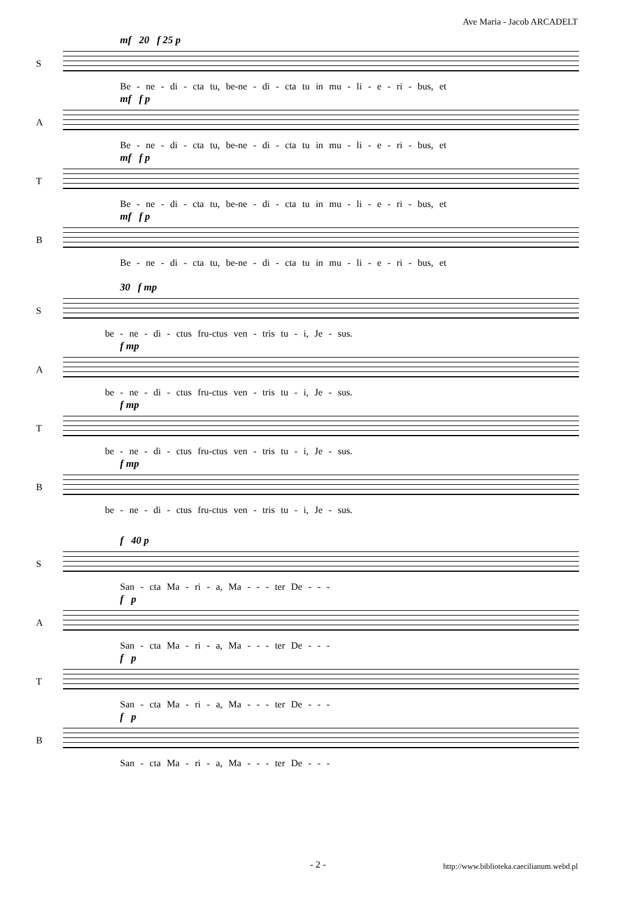Ave Maria - Jacob ARCADELT
S
mf 20 f 25 p
Be - ne - di - cta tu, be-ne - di - cta tu in mu - li - e - ri - bus, et
A
mf f p
Be - ne - di - cta tu, be-ne - di - cta tu in mu - li - e - ri - bus, et
T
mf f p
Be - ne - di - cta tu, be-ne - di - cta tu in mu - li - e - ri - bus, et
B
mf f p
Be - ne - di - cta tu, be-ne - di - cta tu in mu - li - e - ri - bus, et
S
30 f mp
be - ne - di - ctus fru-ctus ven - tris tu - i, Je - sus.
A
f mp
be - ne - di - ctus fru-ctus ven - tris tu - i, Je - sus.
T
f mp
be - ne - di - ctus fru-ctus ven - tris tu - i, Je - sus.
B
f mp
be - ne - di - ctus fru-ctus ven - tris tu - i, Je - sus.
S
f 40 p
San - cta Ma - ri - a, Ma - - - ter De - - -
A
f p
San - cta Ma - ri - a, Ma - - - ter De - - -
T
f p
San - cta Ma - ri - a, Ma - - - ter De - - -
B
f p
San - cta Ma - ri - a, Ma - - - ter De - - -
- 2 -
http://www.biblioteka.caecilianum.webd.pl